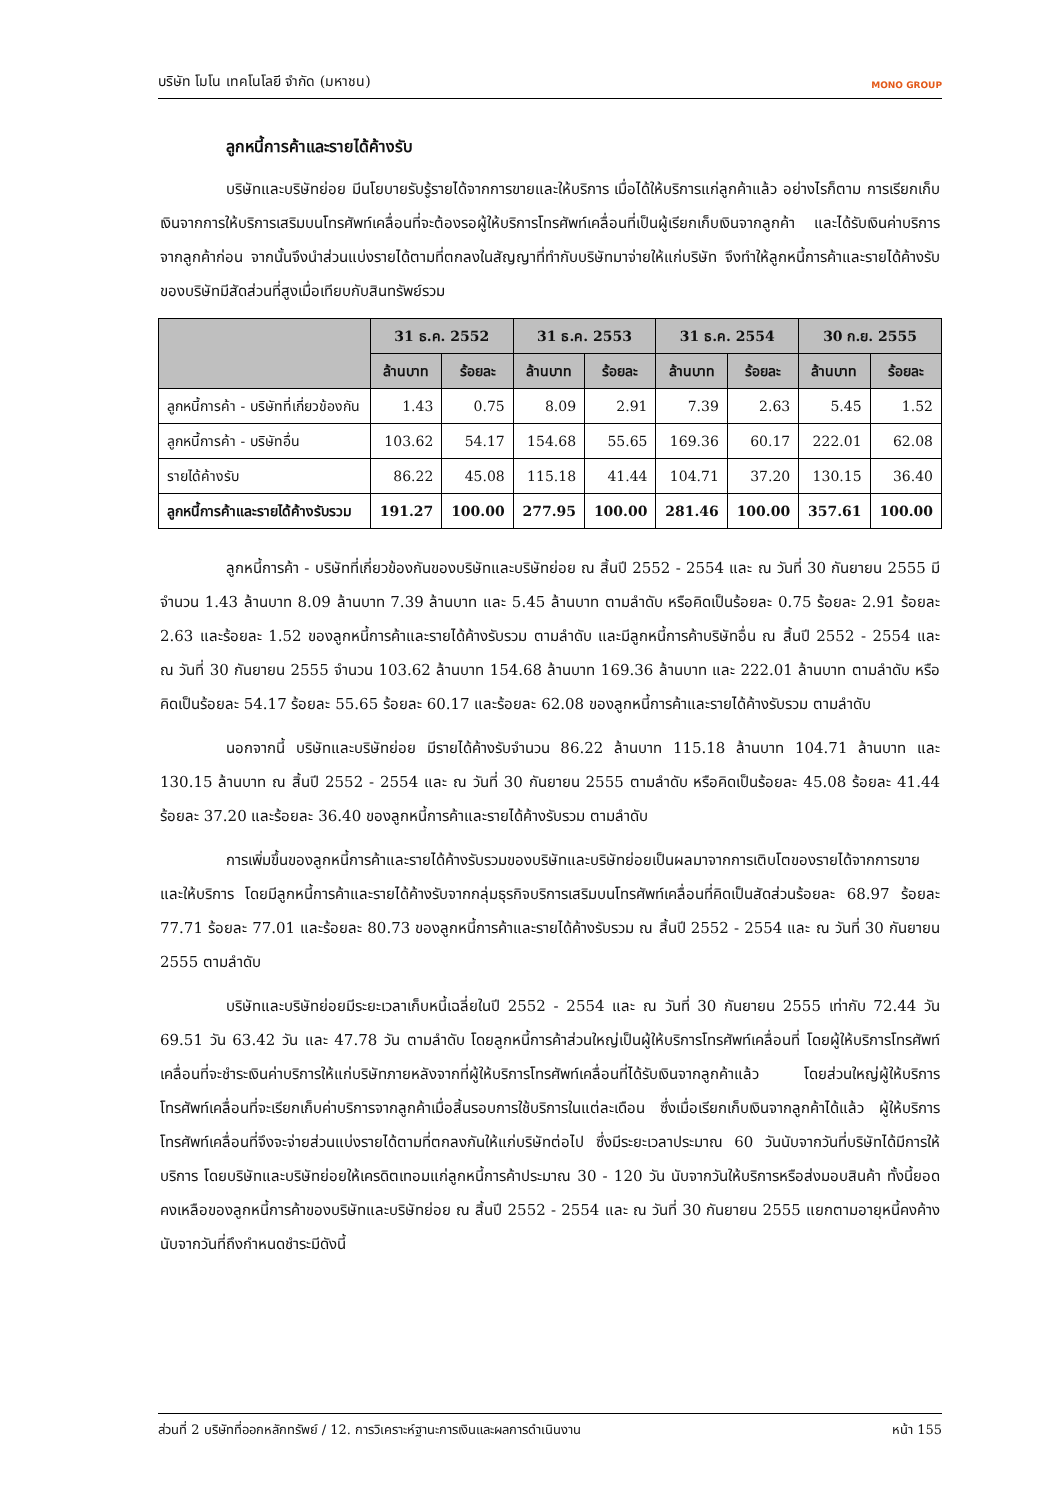บริษัท โมโน เทคโนโลยี จำกัด (มหาชน)
MONO GROUP
ลูกหนี้การค้าและรายได้ค้างรับ
บริษัทและบริษัทย่อย มีนโยบายรับรู้รายได้จากการขายและให้บริการ เมื่อได้ให้บริการแก่ลูกค้าแล้ว อย่างไรก็ตาม การเรียกเก็บเงินจากการให้บริการเสริมบนโทรศัพท์เคลื่อนที่จะต้องรอผู้ให้บริการโทรศัพท์เคลื่อนที่เป็นผู้เรียกเก็บเงินจากลูกค้า และได้รับเงินค่าบริการจากลูกค้าก่อน จากนั้นจึงนำส่วนแบ่งรายได้ตามที่ตกลงในสัญญาที่ทำกับบริษัทมาจ่ายให้แก่บริษัท จึงทำให้ลูกหนี้การค้าและรายได้ค้างรับของบริษัทมีสัดส่วนที่สูงเมื่อเทียบกับสินทรัพย์รวม
| | 31 ธ.ค. 2552 | | 31 ธ.ค. 2553 | | 31 ธ.ค. 2554 | | 30 ก.ย. 2555 | |
| --- | --- | --- | --- | --- | --- | --- | --- | --- |
| | ล้านบาท | ร้อยละ | ล้านบาท | ร้อยละ | ล้านบาท | ร้อยละ | ล้านบาท | ร้อยละ |
| ลูกหนี้การค้า - บริษัทที่เกี่ยวข้องกัน | 1.43 | 0.75 | 8.09 | 2.91 | 7.39 | 2.63 | 5.45 | 1.52 |
| ลูกหนี้การค้า - บริษัทอื่น | 103.62 | 54.17 | 154.68 | 55.65 | 169.36 | 60.17 | 222.01 | 62.08 |
| รายได้ค้างรับ | 86.22 | 45.08 | 115.18 | 41.44 | 104.71 | 37.20 | 130.15 | 36.40 |
| ลูกหนี้การค้าและรายได้ค้างรับรวม | 191.27 | 100.00 | 277.95 | 100.00 | 281.46 | 100.00 | 357.61 | 100.00 |
ลูกหนี้การค้า - บริษัทที่เกี่ยวข้องกันของบริษัทและบริษัทย่อย ณ สิ้นปี 2552 - 2554 และ ณ วันที่ 30 กันยายน 2555 มีจำนวน 1.43 ล้านบาท 8.09 ล้านบาท 7.39 ล้านบาท และ 5.45 ล้านบาท ตามลำดับ หรือคิดเป็นร้อยละ 0.75 ร้อยละ 2.91 ร้อยละ 2.63 และร้อยละ 1.52 ของลูกหนี้การค้าและรายได้ค้างรับรวม ตามลำดับ และมีลูกหนี้การค้าบริษัทอื่น ณ สิ้นปี 2552 - 2554 และ ณ วันที่ 30 กันยายน 2555 จำนวน 103.62 ล้านบาท 154.68 ล้านบาท 169.36 ล้านบาท และ 222.01 ล้านบาท ตามลำดับ หรือคิดเป็นร้อยละ 54.17 ร้อยละ 55.65 ร้อยละ 60.17 และร้อยละ 62.08 ของลูกหนี้การค้าและรายได้ค้างรับรวม ตามลำดับ
นอกจากนี้ บริษัทและบริษัทย่อย มีรายได้ค้างรับจำนวน 86.22 ล้านบาท 115.18 ล้านบาท 104.71 ล้านบาท และ 130.15 ล้านบาท ณ สิ้นปี 2552 - 2554 และ ณ วันที่ 30 กันยายน 2555 ตามลำดับ หรือคิดเป็นร้อยละ 45.08 ร้อยละ 41.44 ร้อยละ 37.20 และร้อยละ 36.40 ของลูกหนี้การค้าและรายได้ค้างรับรวม ตามลำดับ
การเพิ่มขึ้นของลูกหนี้การค้าและรายได้ค้างรับรวมของบริษัทและบริษัทย่อยเป็นผลมาจากการเติบโตของรายได้จากการขายและให้บริการ โดยมีลูกหนี้การค้าและรายได้ค้างรับจากกลุ่มธุรกิจบริการเสริมบนโทรศัพท์เคลื่อนที่คิดเป็นสัดส่วนร้อยละ 68.97 ร้อยละ 77.71 ร้อยละ 77.01 และร้อยละ 80.73 ของลูกหนี้การค้าและรายได้ค้างรับรวม ณ สิ้นปี 2552 - 2554 และ ณ วันที่ 30 กันยายน 2555 ตามลำดับ
บริษัทและบริษัทย่อยมีระยะเวลาเก็บหนี้เฉลี่ยในปี 2552 - 2554 และ ณ วันที่ 30 กันยายน 2555 เท่ากับ 72.44 วัน 69.51 วัน 63.42 วัน และ 47.78 วัน ตามลำดับ โดยลูกหนี้การค้าส่วนใหญ่เป็นผู้ให้บริการโทรศัพท์เคลื่อนที่ โดยผู้ให้บริการโทรศัพท์เคลื่อนที่จะชำระเงินค่าบริการให้แก่บริษัทภายหลังจากที่ผู้ให้บริการโทรศัพท์เคลื่อนที่ได้รับเงินจากลูกค้าแล้ว โดยส่วนใหญ่ผู้ให้บริการโทรศัพท์เคลื่อนที่จะเรียกเก็บค่าบริการจากลูกค้าเมื่อสิ้นรอบการใช้บริการในแต่ละเดือน ซึ่งเมื่อเรียกเก็บเงินจากลูกค้าได้แล้ว ผู้ให้บริการโทรศัพท์เคลื่อนที่จึงจะจ่ายส่วนแบ่งรายได้ตามที่ตกลงกันให้แก่บริษัทต่อไป ซึ่งมีระยะเวลาประมาณ 60 วันนับจากวันที่บริษัทได้มีการให้บริการ โดยบริษัทและบริษัทย่อยให้เครดิตเทอมแก่ลูกหนี้การค้าประมาณ 30 - 120 วัน นับจากวันให้บริการหรือส่งมอบสินค้า ทั้งนี้ยอดคงเหลือของลูกหนี้การค้าของบริษัทและบริษัทย่อย ณ สิ้นปี 2552 - 2554 และ ณ วันที่ 30 กันยายน 2555 แยกตามอายุหนี้คงค้างนับจากวันที่ถึงกำหนดชำระมีดังนี้
ส่วนที่ 2 บริษัทที่ออกหลักทรัพย์ / 12. การวิเคราะห์ฐานะการเงินและผลการดำเนินงาน หน้า 155